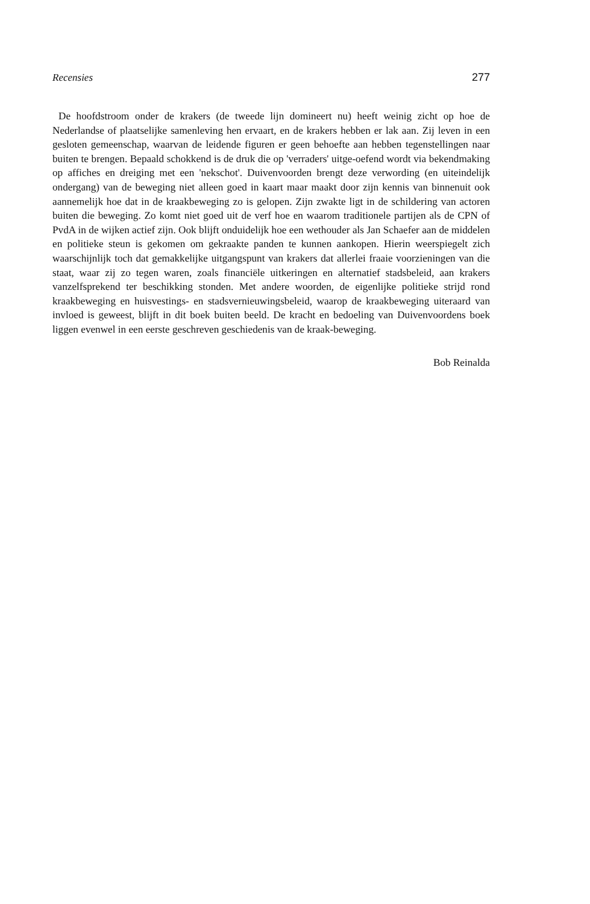Recensies 277
De hoofdstroom onder de krakers (de tweede lijn domineert nu) heeft weinig zicht op hoe de Nederlandse of plaatselijke samenleving hen ervaart, en de krakers hebben er lak aan. Zij leven in een gesloten gemeenschap, waarvan de leidende figuren er geen behoefte aan hebben tegenstellingen naar buiten te brengen. Bepaald schokkend is de druk die op 'verraders' uitge-oefend wordt via bekendmaking op affiches en dreiging met een 'nekschot'. Duivenvoorden brengt deze verwording (en uiteindelijk ondergang) van de beweging niet alleen goed in kaart maar maakt door zijn kennis van binnenuit ook aannemelijk hoe dat in de kraakbeweging zo is gelopen. Zijn zwakte ligt in de schildering van actoren buiten die beweging. Zo komt niet goed uit de verf hoe en waarom traditionele partijen als de CPN of PvdA in de wijken actief zijn. Ook blijft onduidelijk hoe een wethouder als Jan Schaefer aan de middelen en politieke steun is gekomen om gekraakte panden te kunnen aankopen. Hierin weerspiegelt zich waarschijnlijk toch dat gemakkelijke uitgangspunt van krakers dat allerlei fraaie voorzieningen van die staat, waar zij zo tegen waren, zoals financiële uitkeringen en alternatief stadsbeleid, aan krakers vanzelfsprekend ter beschikking stonden. Met andere woorden, de eigenlijke politieke strijd rond kraakbeweging en huisvestings- en stadsvernieuwingsbeleid, waarop de kraakbeweging uiteraard van invloed is geweest, blijft in dit boek buiten beeld. De kracht en bedoeling van Duivenvoordens boek liggen evenwel in een eerste geschreven geschiedenis van de kraak-beweging.
Bob Reinalda